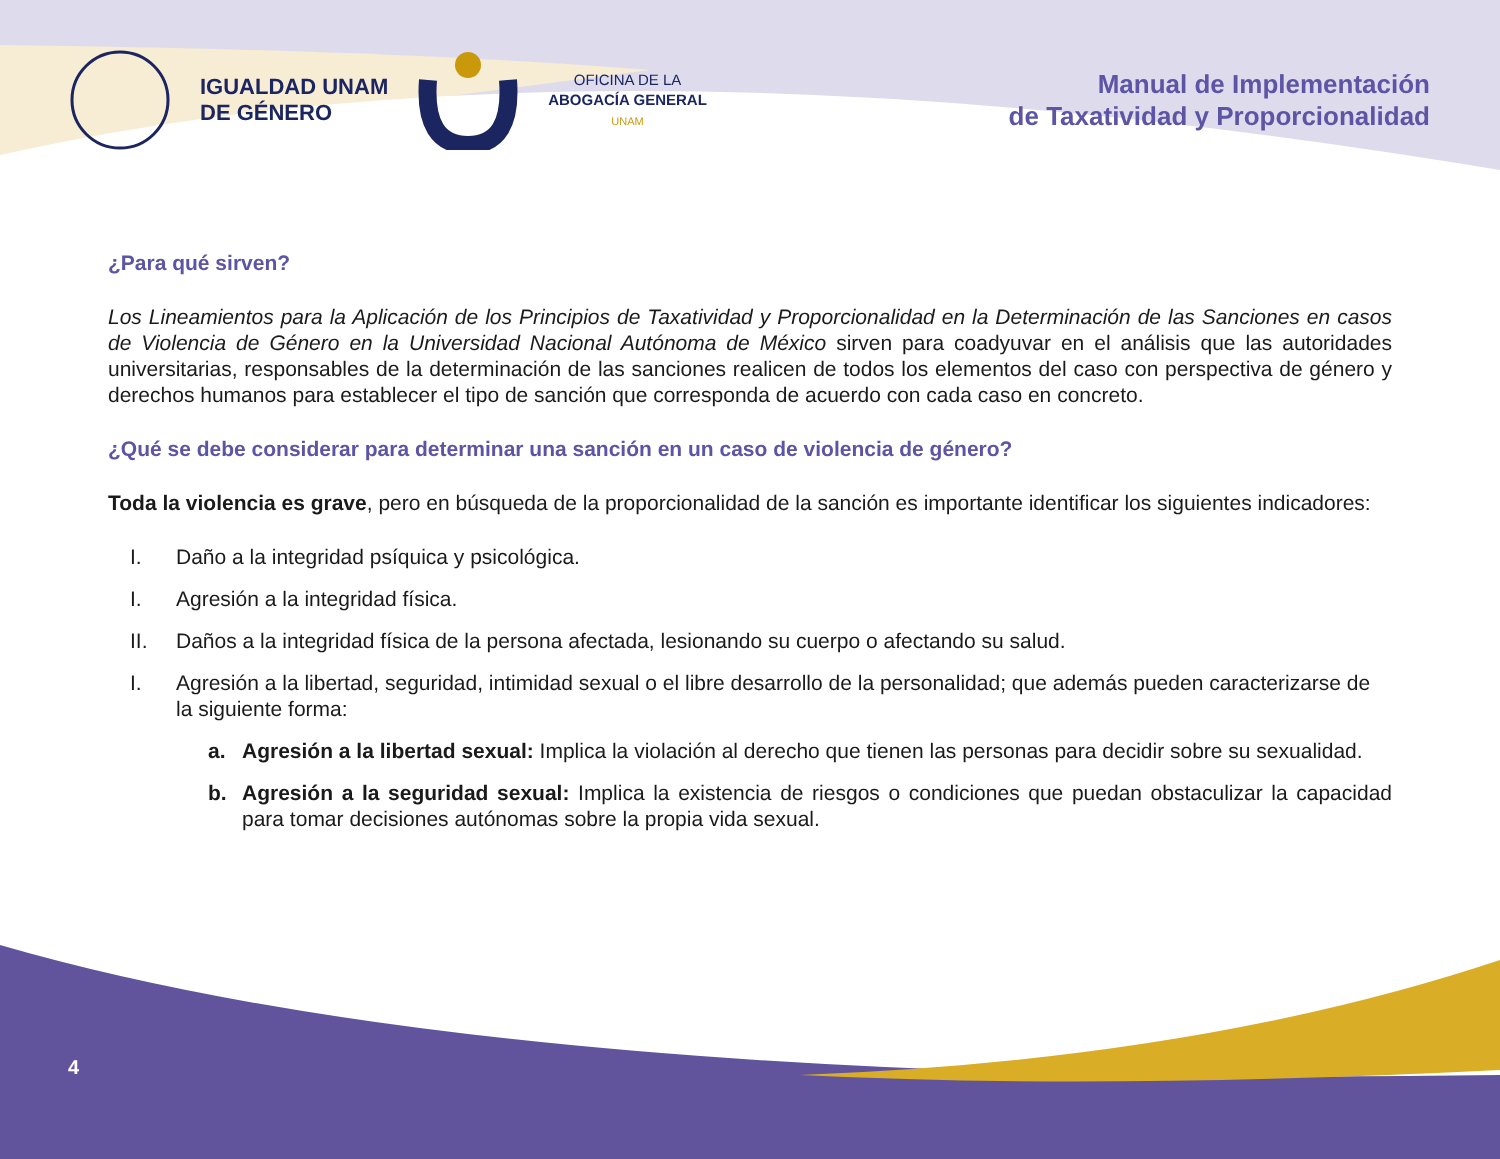IGUALDAD UNAM
DE GÉNERO
OFICINA DE LA
ABOGACÍA GENERAL
UNAM
Manual de Implementación
de Taxatividad y Proporcionalidad
¿Para qué sirven?
Los Lineamientos para la Aplicación de los Principios de Taxatividad y Proporcionalidad en la Determinación de las Sanciones en casos de Violencia de Género en la Universidad Nacional Autónoma de México sirven para coadyuvar en el análisis que las autoridades universitarias, responsables de la determinación de las sanciones realicen de todos los elementos del caso con perspectiva de género y derechos humanos para establecer el tipo de sanción que corresponda de acuerdo con cada caso en concreto.
¿Qué se debe considerar para determinar una sanción en un caso de violencia de género?
Toda la violencia es grave, pero en búsqueda de la proporcionalidad de la sanción es importante identificar los siguientes indicadores:
I. Daño a la integridad psíquica y psicológica.
I. Agresión a la integridad física.
II. Daños a la integridad física de la persona afectada, lesionando su cuerpo o afectando su salud.
I. Agresión a la libertad, seguridad, intimidad sexual o el libre desarrollo de la personalidad; que además pueden caracterizarse de la siguiente forma:
a. Agresión a la libertad sexual: Implica la violación al derecho que tienen las personas para decidir sobre su sexualidad.
b. Agresión a la seguridad sexual: Implica la existencia de riesgos o condiciones que puedan obstaculizar la capacidad para tomar decisiones autónomas sobre la propia vida sexual.
4